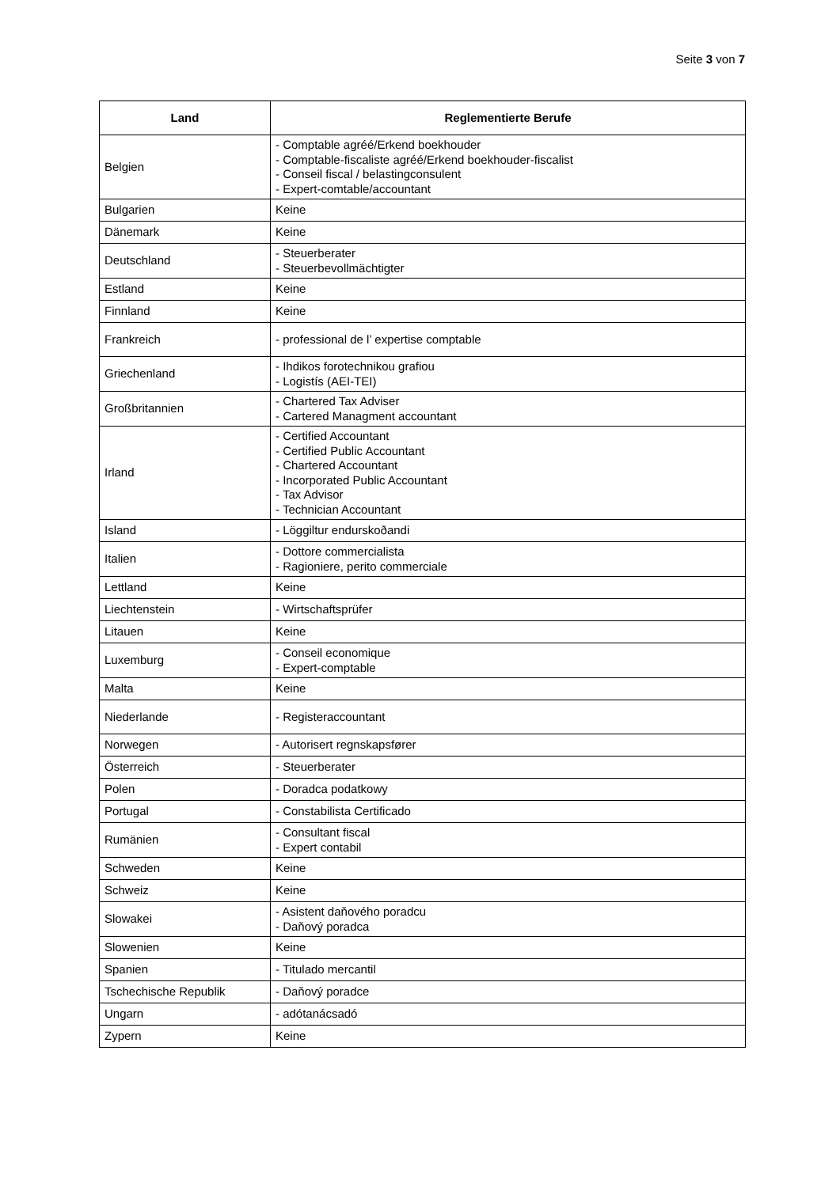Seite 3 von 7
| Land | Reglementierte Berufe |
| --- | --- |
| Belgien | - Comptable agréé/Erkend boekhouder - Comptable-fiscaliste agréé/Erkend boekhouder-fiscalist - Conseil fiscal / belastingconsulent - Expert-comtable/accountant |
| Bulgarien | Keine |
| Dänemark | Keine |
| Deutschland | - Steuerberater - Steuerbevollmächtigter |
| Estland | Keine |
| Finnland | Keine |
| Frankreich | - professional de l’ expertise comptable |
| Griechenland | - Ihdikos forotechnikou grafiou - Logistís (AEI-TEI) |
| Großbritannien | - Chartered Tax Adviser - Cartered Managment accountant |
| Irland | - Certified Accountant - Certified Public Accountant - Chartered Accountant - Incorporated Public Accountant - Tax Advisor - Technician Accountant |
| Island | - Löggiltur endurskoðandi |
| Italien | - Dottore commercialista - Ragioniere, perito commerciale |
| Lettland | Keine |
| Liechtenstein | - Wirtschaftsprüfer |
| Litauen | Keine |
| Luxemburg | - Conseil economique - Expert-comptable |
| Malta | Keine |
| Niederlande | - Registeraccountant |
| Norwegen | - Autorisert regnskapsfører |
| Österreich | - Steuerberater |
| Polen | - Doradca podatkowy |
| Portugal | - Constabilista Certificado |
| Rumänien | - Consultant fiscal - Expert contabil |
| Schweden | Keine |
| Schweiz | Keine |
| Slowakei | - Asistent daňového poradcu - Daňový poradca |
| Slowenien | Keine |
| Spanien | - Titulado mercantil |
| Tschechische Republik | - Daňový poradce |
| Ungarn | - adótanácsadó |
| Zypern | Keine |